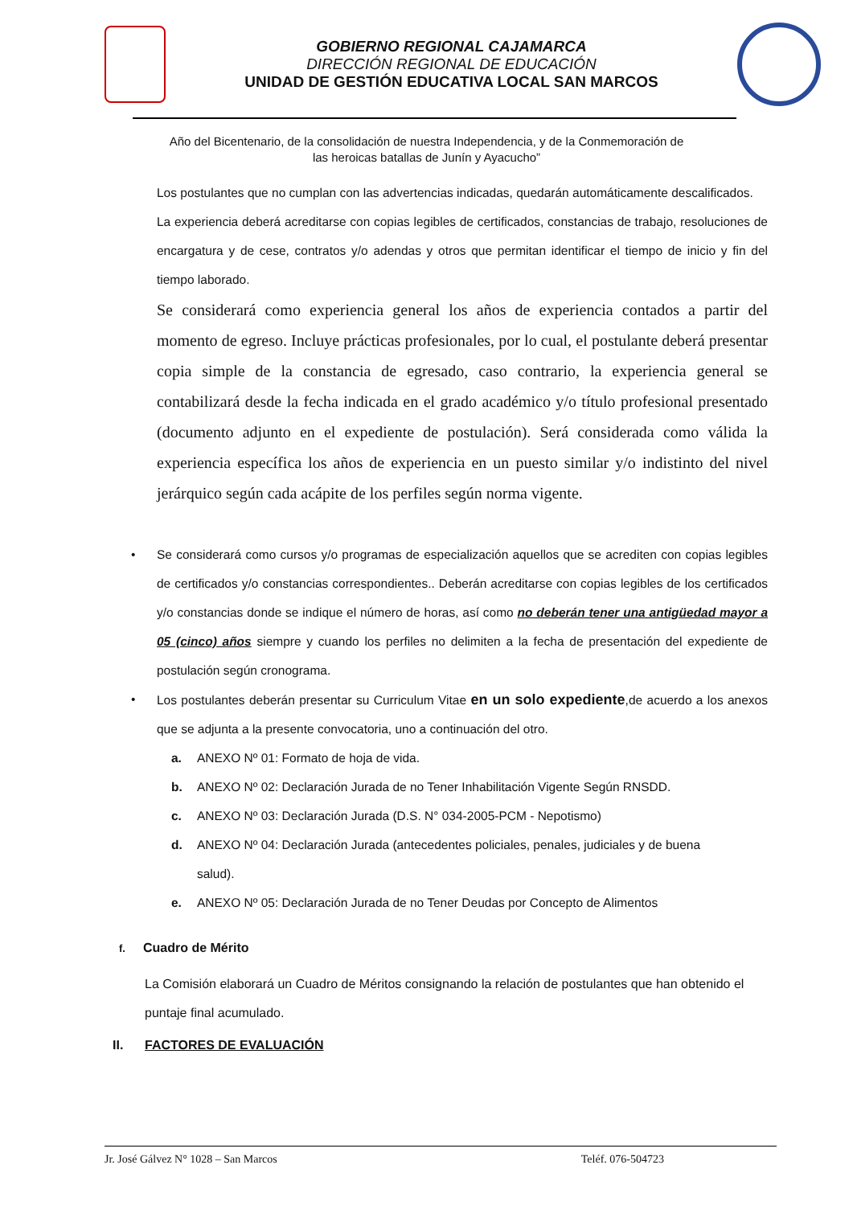GOBIERNO REGIONAL CAJAMARCA
DIRECCIÓN REGIONAL DE EDUCACIÓN
UNIDAD DE GESTIÓN EDUCATIVA LOCAL SAN MARCOS
Año del Bicentenario, de la consolidación de nuestra Independencia, y de la Conmemoración de las heroicas batallas de Junín y Ayacucho”
Los postulantes que no cumplan con las advertencias indicadas, quedarán automáticamente descalificados.
La experiencia deberá acreditarse con copias legibles de certificados, constancias de trabajo, resoluciones de encargatura y de cese, contratos y/o adendas y otros que permitan identificar el tiempo de inicio y fin del tiempo laborado.
Se considerará como experiencia general los años de experiencia contados a partir del momento de egreso. Incluye prácticas profesionales, por lo cual, el postulante deberá presentar copia simple de la constancia de egresado, caso contrario, la experiencia general se contabilizará desde la fecha indicada en el grado académico y/o título profesional presentado (documento adjunto en el expediente de postulación). Será considerada como válida la experiencia específica los años de experiencia en un puesto similar y/o indistinto del nivel jerárquico según cada acápite de los perfiles según norma vigente.
• Se considerará como cursos y/o programas de especialización aquellos que se acrediten con copias legibles de certificados y/o constancias correspondientes.. Deberán acreditarse con copias legibles de los certificados y/o constancias donde se indique el número de horas, así como no deberán tener una antigüedad mayor a 05 (cinco) años siempre y cuando los perfiles no delimiten a la fecha de presentación del expediente de postulación según cronograma.
• Los postulantes deberán presentar su Curriculum Vitae en un solo expediente,de acuerdo a los anexos que se adjunta a la presente convocatoria, uno a continuación del otro.
a. ANEXO Nº 01: Formato de hoja de vida.
b. ANEXO Nº 02: Declaración Jurada de no Tener Inhabilitación Vigente Según RNSDD.
c. ANEXO Nº 03: Declaración Jurada (D.S. N° 034-2005-PCM - Nepotismo)
d. ANEXO Nº 04: Declaración Jurada (antecedentes policiales, penales, judiciales y de buena
salud).
e. ANEXO Nº 05: Declaración Jurada de no Tener Deudas por Concepto de Alimentos
f. Cuadro de Mérito
La Comisión elaborará un Cuadro de Méritos consignando la relación de postulantes que han obtenido el puntaje final acumulado.
II. FACTORES DE EVALUACIÓN
Jr. José Gálvez N° 1028 – San Marcos Teléf. 076-504723